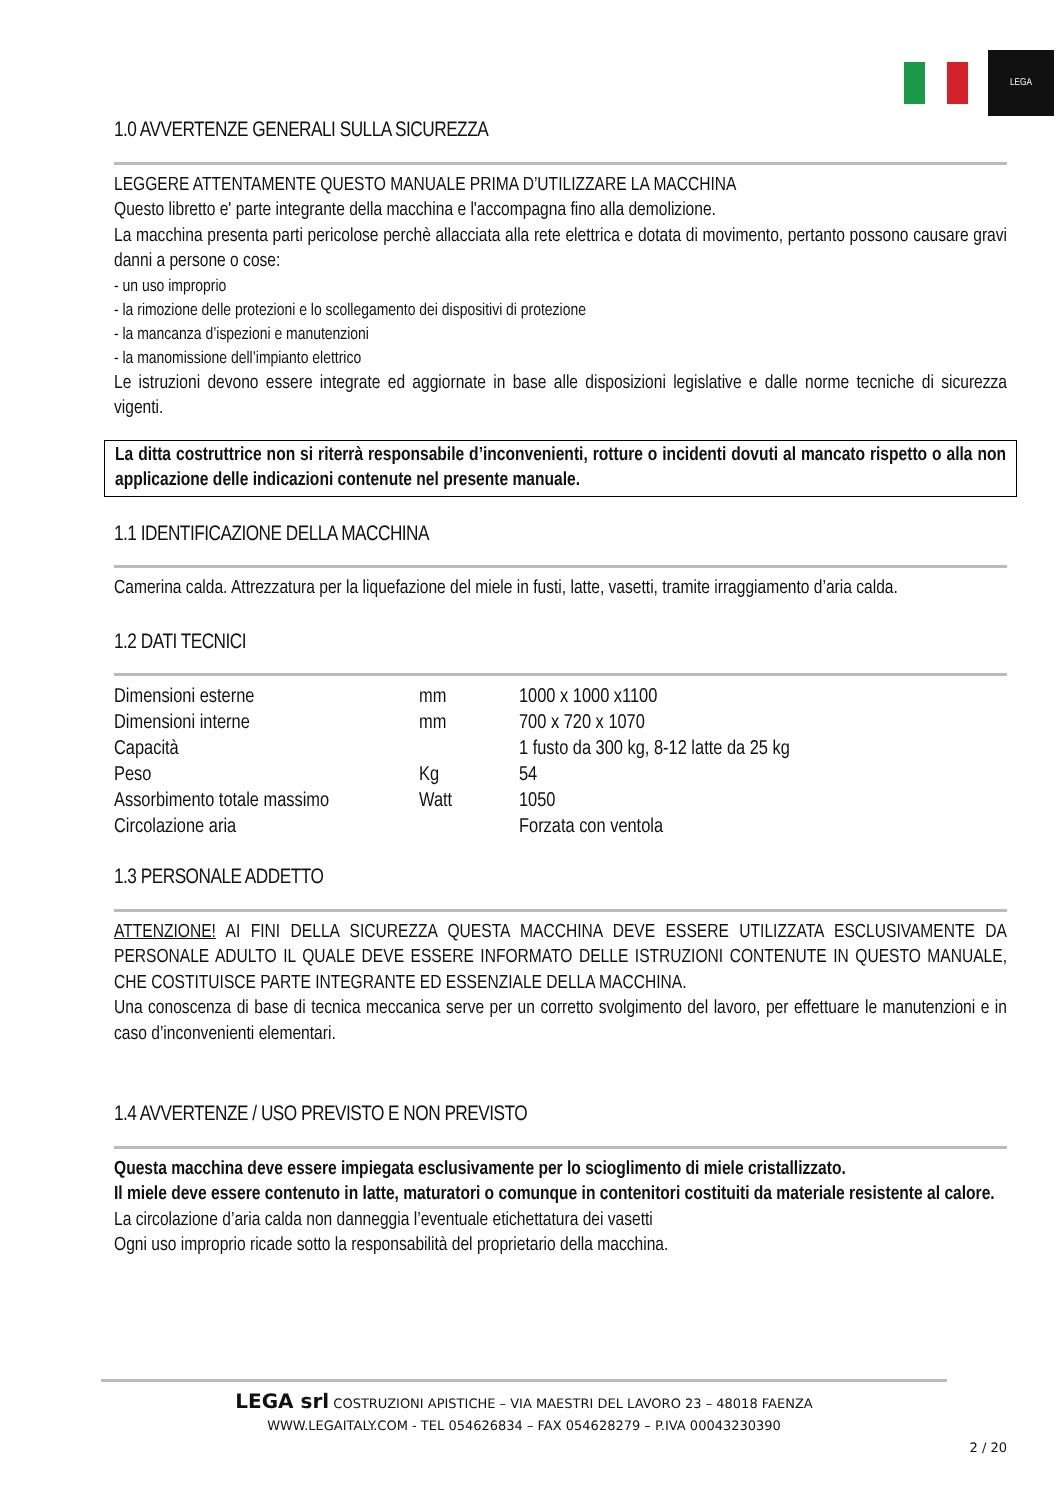LEGA
1.0 AVVERTENZE GENERALI SULLA SICUREZZA
LEGGERE ATTENTAMENTE QUESTO MANUALE PRIMA D’UTILIZZARE LA MACCHINA
Questo libretto e' parte integrante della macchina e l'accompagna fino alla demolizione.
La macchina presenta parti pericolose perchè allacciata alla rete elettrica e dotata di movimento, pertanto possono causare gravi danni a persone o cose:
- un uso improprio
- la rimozione delle protezioni e lo scollegamento dei dispositivi di protezione
- la mancanza d’ispezioni e manutenzioni
- la manomissione dell’impianto elettrico
Le istruzioni devono essere integrate ed aggiornate in base alle disposizioni legislative e dalle norme tecniche di sicurezza vigenti.
La ditta costruttrice non si riterrà responsabile d’inconvenienti, rotture o incidenti dovuti al mancato rispetto o alla non applicazione delle indicazioni contenute nel presente manuale.
1.1 IDENTIFICAZIONE DELLA MACCHINA
Camerina calda. Attrezzatura per la liquefazione del miele in fusti, latte, vasetti, tramite irraggiamento d’aria calda.
1.2 DATI TECNICI
| Dimensioni esterne | mm | 1000 x 1000 x1100 |
| Dimensioni interne | mm | 700 x 720 x 1070 |
| Capacità | | 1 fusto da 300 kg, 8-12 latte da 25 kg |
| Peso | Kg | 54 |
| Assorbimento totale massimo | Watt | 1050 |
| Circolazione aria | | Forzata con ventola |
1.3 PERSONALE ADDETTO
ATTENZIONE! AI FINI DELLA SICUREZZA QUESTA MACCHINA DEVE ESSERE UTILIZZATA ESCLUSIVAMENTE DA PERSONALE ADULTO IL QUALE DEVE ESSERE INFORMATO DELLE ISTRUZIONI CONTENUTE IN QUESTO MANUALE, CHE COSTITUISCE PARTE INTEGRANTE ED ESSENZIALE DELLA MACCHINA.
Una conoscenza di base di tecnica meccanica serve per un corretto svolgimento del lavoro, per effettuare le manutenzioni e in caso d’inconvenienti elementari.
1.4 AVVERTENZE / USO PREVISTO E NON PREVISTO
Questa macchina deve essere impiegata esclusivamente per lo scioglimento di miele cristallizzato.
Il miele deve essere contenuto in latte, maturatori o comunque in contenitori costituiti da materiale resistente al calore.
La circolazione d’aria calda non danneggia l’eventuale etichettatura dei vasetti
Ogni uso improprio ricade sotto la responsabilità del proprietario della macchina.
LEGA srl COSTRUZIONI APISTICHE – VIA MAESTRI DEL LAVORO 23 – 48018 FAENZA
WWW.LEGAITALY.COM - TEL 054626834 – FAX 054628279 – P.IVA 00043230390
2 / 20